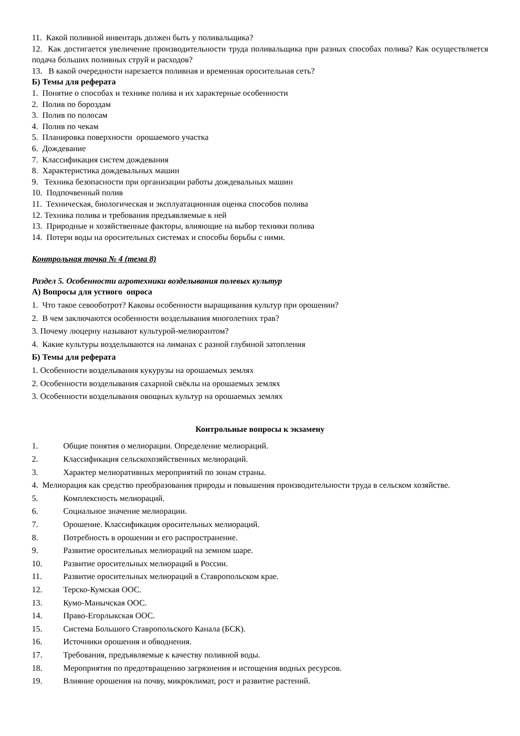11. Какой поливной инвентарь должен быть у поливальщика?
12. Как достигается увеличение производительности труда поливальщика при разных способах полива? Как осуществляется подача больших поливных струй и расходов?
13. В какой очередности нарезается поливная и временная оросительная сеть?
Б) Темы для реферата
1. Понятие о способах и технике полива и их характерные особенности
2. Полив по бороздам
3. Полив по полосам
4. Полив по чекам
5. Планировка поверхности орошаемого участка
6. Дождевание
7. Классификация систем дождевания
8. Характеристика дождевальных машин
9. Техника безопасности при организации работы дождевальных машин
10. Подпочвенный полив
11. Техническая, биологическая и эксплуатационная оценка способов полива
12. Техника полива и требования предъявляемые к ней
13. Природные и хозяйственные факторы, влияющие на выбор техники полива
14. Потери воды на оросительных системах и способы борьбы с ними.
Контрольная точка № 4 (тема 8)
Раздел 5. Особенности агротехники возделывания полевых культур
А) Вопросы для устного опроса
1. Что такое севооботрот? Каковы особенности выращивания культур при орошении?
2. В чем заключаются особенности возделывания многолетних трав?
3. Почему люцерну называют культурой-мелиорантом?
4. Какие культуры возделываются на лиманах с разной глубиной затопления
Б) Темы для реферата
1. Особенности возделывания кукурузы на орошаемых землях
2. Особенности возделывания сахарной свёклы на орошаемых землях
3. Особенности возделывания овощных культур на орошаемых землях
Контрольные вопросы к экзамену
1. Общие понятия о мелиорации. Определение мелиораций.
2. Классификация сельскохозяйственных мелиораций.
3. Характер мелиоративных мероприятий по зонам страны.
4. Мелиорация как средство преобразования природы и повышения производительности труда в сельском хозяйстве.
5. Комплексность мелиораций.
6. Социальное значение мелиорации.
7. Орошение. Классификация оросительных мелиораций.
8. Потребность в орошении и его распространение.
9. Развитие оросительных мелиораций на земном шаре.
10. Развитие оросительных мелиораций в России.
11. Развитие оросительных мелиораций в Ставропольском крае.
12. Терско-Кумская ООС.
13. Кумо-Манычская ООС.
14. Право-Егорлыкская ООС.
15. Система Большого Ставропольского Канала (БСК).
16. Источники орошения и обводнения.
17. Требования, предъявляемые к качеству поливной воды.
18. Мероприятия по предотвращению загрязнения и истощения водных ресурсов.
19. Влияние орошения на почву, микроклимат, рост и развитие растений.